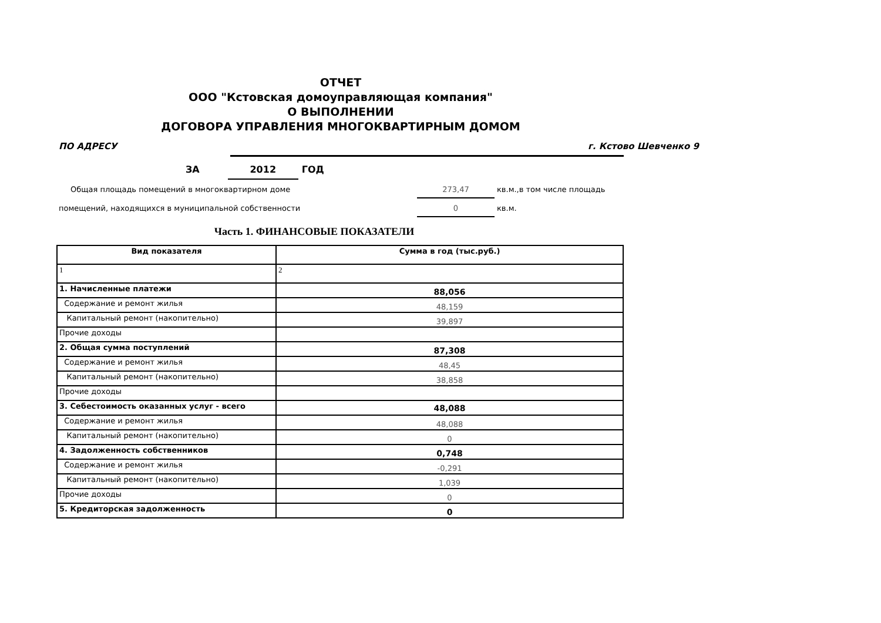ОТЧЕТ
ООО "Кстовская домоуправляющая компания"
О ВЫПОЛНЕНИИ
ДОГОВОРА УПРАВЛЕНИЯ МНОГОКВАРТИРНЫМ ДОМОМ
ПО АДРЕСУ г. Кстово Шевченко 9
ЗА 2012 ГОД
Общая площадь помещений в многоквартирном доме 273,47 кв.м.,в том числе площадь
помещений, находящихся в муниципальной собственности 0 кв.м.
Часть 1. ФИНАНСОВЫЕ ПОКАЗАТЕЛИ
| Вид показателя | Сумма в год (тыс.руб.) |
| --- | --- |
| 1 | 2 |
| 1. Начисленные платежи | 88,056 |
| Содержание и ремонт жилья | 48,159 |
| Капитальный ремонт (накопительно) | 39,897 |
| Прочие доходы | |
| 2. Общая сумма поступлений | 87,308 |
| Содержание и ремонт жилья | 48,45 |
| Капитальный ремонт (накопительно) | 38,858 |
| Прочие доходы | |
| 3. Себестоимость оказанных услуг - всего | 48,088 |
| Содержание и ремонт жилья | 48,088 |
| Капитальный ремонт (накопительно) | 0 |
| 4. Задолженность собственников | 0,748 |
| Содержание и ремонт жилья | -0,291 |
| Капитальный ремонт (накопительно) | 1,039 |
| Прочие доходы | 0 |
| 5. Кредиторская задолженность | 0 |